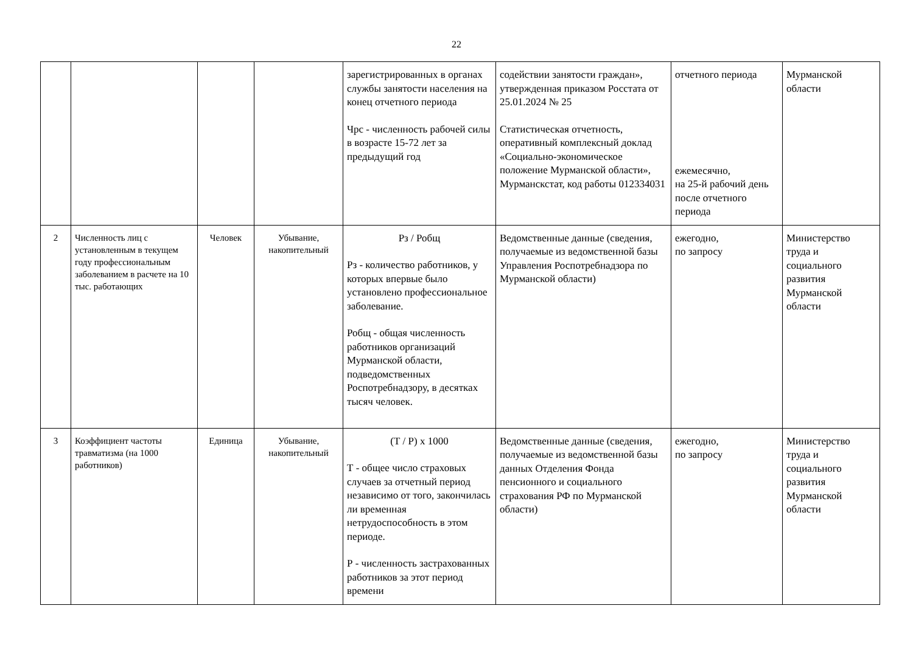22
| | | | | зарегистрированных в органах службы занятости населения на конец отчетного периода Чрс - численность рабочей силы в возрасте 15-72 лет за предыдущий год | содействии занятости граждан», утвержденная приказом Росстата от 25.01.2024 № 25 Статистическая отчетность, оперативный комплексный доклад «Социально-экономическое положение Мурманской области», Мурманскстат, код работы 012334031 | отчетного периода ежемесячно, на 25-й рабочий день после отчетного периода | Мурманской области |
| 2 | Численность лиц с установленным в текущем году профессиональным заболеванием в расчете на 10 тыс. работающих | Человек | Убывание, накопительный | Рз / Робщ Рз - количество работников, у которых впервые было установлено профессиональное заболевание. Робщ - общая численность работников организаций Мурманской области, подведомственных Роспотребнадзору, в десятках тысяч человек. | Ведомственные данные (сведения, получаемые из ведомственной базы Управления Роспотребнадзора по Мурманской области) | ежегодно, по запросу | Министерство труда и социального развития Мурманской области |
| 3 | Коэффициент частоты травматизма (на 1000 работников) | Единица | Убывание, накопительный | (Т / Р) х 1000 Т - общее число страховых случаев за отчетный период независимо от того, закончилась ли временная нетрудоспособность в этом периоде. Р - численность застрахованных работников за этот период времени | Ведомственные данные (сведения, получаемые из ведомственной базы данных Отделения Фонда пенсионного и социального страхования РФ по Мурманской области) | ежегодно, по запросу | Министерство труда и социального развития Мурманской области |